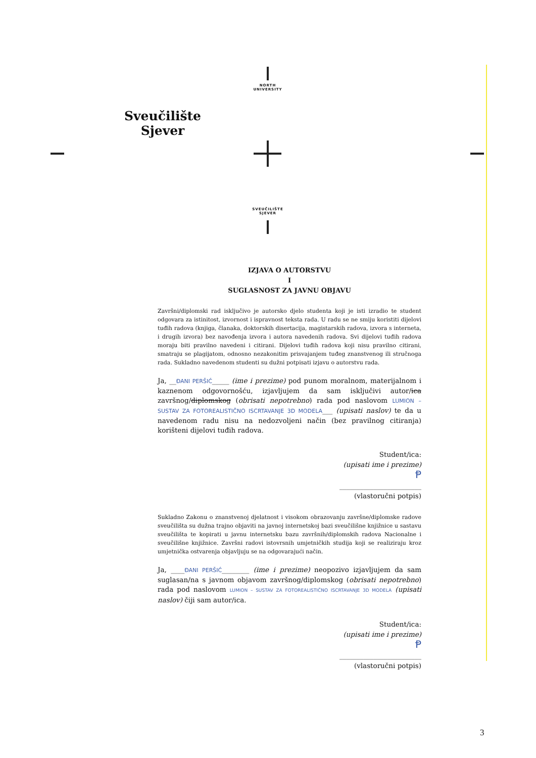NORTH
UNIVERSITY
Sveučilište
Sjever
SVEUČILIŠTE
SJEVER
IZJAVA O AUTORSTVU
I
SUGLASNOST ZA JAVNU OBJAVU
Završni/diplomski rad isključivo je autorsko djelo studenta koji je isti izradio te student odgovara za istinitost, izvornost i ispravnost teksta rada. U radu se ne smiju koristiti dijelovi tuđih radova (knjiga, članaka, doktorskih disertacija, magistarskih radova, izvora s interneta, i drugih izvora) bez navođenja izvora i autora navedenih radova. Svi dijelovi tuđih radova moraju biti pravilno navedeni i citirani. Dijelovi tuđih radova koji nisu pravilno citirani, smatraju se plagijatom, odnosno nezakonitim prisvajanjem tuđeg znanstvenog ili stručnoga rada. Sukladno navedenom studenti su dužni potpisati izjavu o autorstvu rada.
Ja, __ĐANI PERŠIĆ_____ (ime i prezime) pod punom moralnom, materijalnom i kaznenom odgovornošću, izjavljujem da sam isključivi autor/ica završnog/diplomskog (obrisati nepotrebno) rada pod naslovom LUMION – SUSTAV ZA FOTOREALISTIČNO ISCRTAVANJE 3D MODELA___ (upisati naslov) te da u navedenom radu nisu na nedozvoljeni način (bez pravilnog citiranja) korišteni dijelovi tuđih radova.
Student/ica:
(upisati ime i prezime)
Ᵽ
________________________
(vlastoručni potpis)
Sukladno Zakonu o znanstvenoj djelatnost i visokom obrazovanju završne/diplomske radove sveučilišta su dužna trajno objaviti na javnoj internetskoj bazi sveučilišne knjižnice u sastavu sveučilišta te kopirati u javnu internetsku bazu završnih/diplomskih radova Nacionalne i sveučilišne knjižnice. Završni radovi istovrsnih umjetničkih studija koji se realiziraju kroz umjetnička ostvarenja objavljuju se na odgovarajući način.
Ja, ____ĐANI PERŠIĆ________ (ime i prezime) neopozivo izjavljujem da sam suglasan/na s javnom objavom završnog/diplomskog (obrisati nepotrebno) rada pod naslovom LUMION – SUSTAV ZA FOTOREALISTIČNO ISCRTAVANJE 3D MODELA (upisati naslov) čiji sam autor/ica.
Student/ica:
(upisati ime i prezime)
Ᵽ
________________________
(vlastoručni potpis)
3